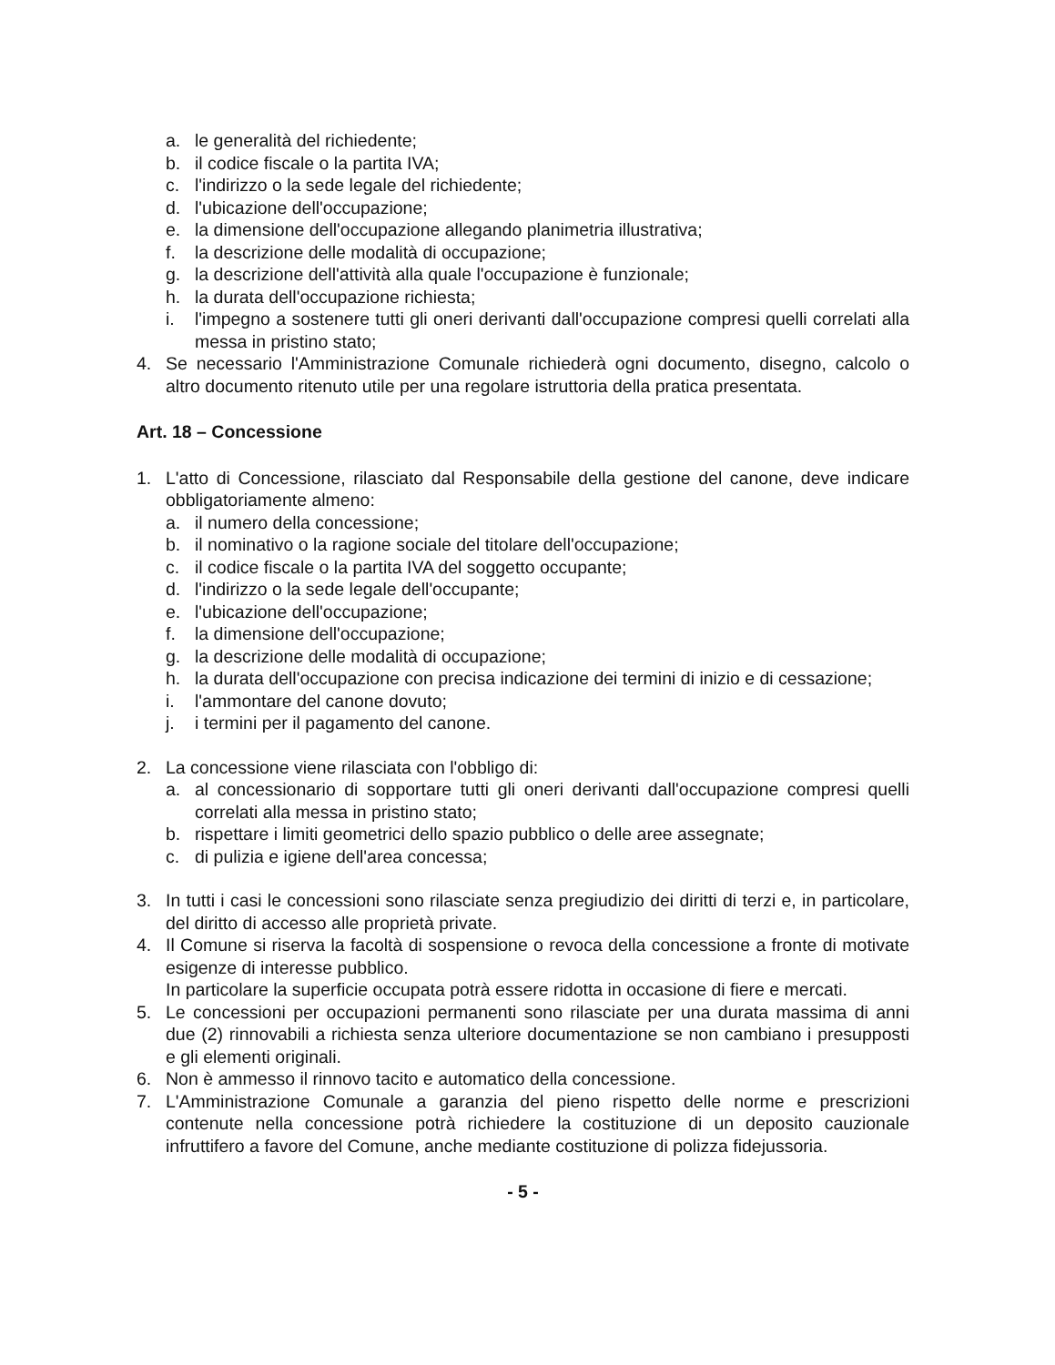a. le generalità del richiedente;
b. il codice fiscale o la partita IVA;
c. l'indirizzo o la sede legale del richiedente;
d. l'ubicazione dell'occupazione;
e. la dimensione dell'occupazione allegando planimetria illustrativa;
f. la descrizione delle modalità di occupazione;
g. la descrizione dell'attività alla quale l'occupazione è funzionale;
h. la durata dell'occupazione richiesta;
i. l'impegno a sostenere tutti gli oneri derivanti dall'occupazione compresi quelli correlati alla messa in pristino stato;
4. Se necessario l'Amministrazione Comunale richiederà ogni documento, disegno, calcolo o altro documento ritenuto utile per una regolare istruttoria della pratica presentata.
Art. 18 – Concessione
1. L'atto di Concessione, rilasciato dal Responsabile della gestione del canone, deve indicare obbligatoriamente almeno:
a. il numero della concessione;
b. il nominativo o la ragione sociale del titolare dell'occupazione;
c. il codice fiscale o la partita IVA del soggetto occupante;
d. l'indirizzo o la sede legale dell'occupante;
e. l'ubicazione dell'occupazione;
f. la dimensione dell'occupazione;
g. la descrizione delle modalità di occupazione;
h. la durata dell'occupazione con precisa indicazione dei termini di inizio e di cessazione;
i. l'ammontare del canone dovuto;
j. i termini per il pagamento del canone.
2. La concessione viene rilasciata con l'obbligo di:
a. al concessionario di sopportare tutti gli oneri derivanti dall'occupazione compresi quelli correlati alla messa in pristino stato;
b. rispettare i limiti geometrici dello spazio pubblico o delle aree assegnate;
c. di pulizia e igiene dell'area concessa;
3. In tutti i casi le concessioni sono rilasciate senza pregiudizio dei diritti di terzi e, in particolare, del diritto di accesso alle proprietà private.
4. Il Comune si riserva la facoltà di sospensione o revoca della concessione a fronte di motivate esigenze di interesse pubblico.
In particolare la superficie occupata potrà essere ridotta in occasione di fiere e mercati.
5. Le concessioni per occupazioni permanenti sono rilasciate per una durata massima di anni due (2) rinnovabili a richiesta senza ulteriore documentazione se non cambiano i presupposti e gli elementi originali.
6. Non è ammesso il rinnovo tacito e automatico della concessione.
7. L'Amministrazione Comunale a garanzia del pieno rispetto delle norme e prescrizioni contenute nella concessione potrà richiedere la costituzione di un deposito cauzionale infruttifero a favore del Comune, anche mediante costituzione di polizza fidejussoria.
- 5 -